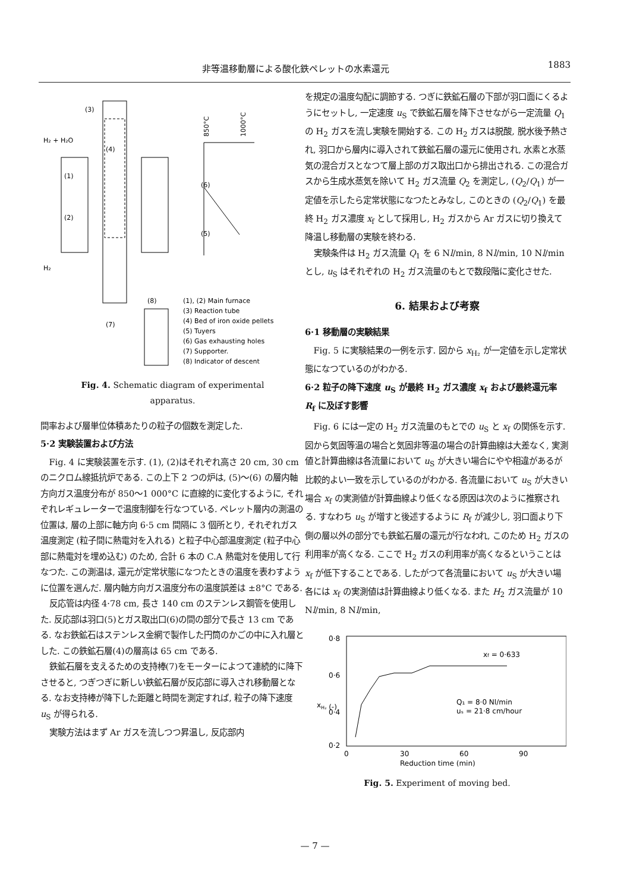非等温移動層による酸化鉄ペレットの水素還元 1883
(3)
H₂ + H₂O
(4)
(1)
(2)
(6)
(5)
850°C
1000°C
H₂
(8)
(7)
(1), (2) Main furnace
(3) Reaction tube
(4) Bed of iron oxide pellets
(5) Tuyers
(6) Gas exhausting holes
(7) Supporter.
(8) Indicator of descent
Fig. 4. Schematic diagram of experimental
apparatus.
間率および層単位体積あたりの粒子の個数を測定した.
5·2 実験装置および方法
Fig. 4 に実験装置を示す. (1), (2)はそれぞれ高さ 20 cm, 30 cm のニクロム線抵抗炉である. この上下 2 つの炉は, (5)～(6) の層内軸方向ガス温度分布が 850～1 000°C に直線的に変化するように, それぞれレギュレーターで温度制御を行なつている. ペレット層内の測温の位置は, 層の上部に軸方向 6·5 cm 間隔に 3 個所とり, それぞれガス温度測定 (粒子間に熱電対を入れる) と粒子中心部温度測定 (粒子中心部に熱電対を埋め込む) のため, 合計 6 本の C.A 熱電対を使用して行なつた. この測温は, 還元が定常状態になつたときの温度を表わすように位置を選んだ. 層内軸方向ガス温度分布の温度誤差は ±8°C である.
反応管は内径 4·78 cm, 長さ 140 cm のステンレス鋼管を使用した. 反応部は羽口(5)とガス取出口(6)の間の部分で長さ 13 cm である. なお鉄鉱石はステンレス金網で製作した円筒のかごの中に入れ層とした. この鉄鉱石層(4)の層高は 65 cm である.
鉄鉱石層を支えるための支持棒(7)をモーターによつて連続的に降下させると, つぎつぎに新しい鉄鉱石層が反応部に導入され移動層となる. なお支持棒が降下した距離と時間を測定すれば, 粒子の降下速度 u<sub>S</sub> が得られる.
実験方法はまず Ar ガスを流しつつ昇温し, 反応部内
を規定の温度勾配に調節する. つぎに鉄鉱石層の下部が羽口面にくるようにセットし, 一定速度 u<sub>S</sub> で鉄鉱石層を降下させながら一定流量 Q<sub>1</sub> の H<sub>2</sub> ガスを流し実験を開始する. この H<sub>2</sub> ガスは脱酸, 脱水後予熱され, 羽口から層内に導入されて鉄鉱石層の還元に使用され, 水素と水蒸気の混合ガスとなつて層上部のガス取出口から排出される. この混合ガスから生成水蒸気を除いて H<sub>2</sub> ガス流量 Q<sub>2</sub> を測定し, (Q<sub>2</sub>/Q<sub>1</sub>) が一定値を示したら定常状態になつたとみなし, このときの (Q<sub>2</sub>/Q<sub>1</sub>) を最終 H<sub>2</sub> ガス濃度 x<sub>f</sub> として採用し, H<sub>2</sub> ガスから Ar ガスに切り換えて降温し移動層の実験を終わる.
実験条件は H<sub>2</sub> ガス流量 Q<sub>1</sub> を 6 Nl/min, 8 Nl/min, 10 Nl/min とし, u<sub>S</sub> はそれぞれの H<sub>2</sub> ガス流量のもとで数段階に変化させた.
6. 結果および考察
6·1 移動層の実験結果
Fig. 5 に実験結果の一例を示す. 図から x<sub>H₂</sub> が一定値を示し定常状態になつているのがわかる.
6·2 粒子の降下速度 u<sub>S</sub> が最終 H<sub>2</sub> ガス濃度 x<sub>f</sub> および最終還元率 R<sub>f</sub> に及ぼす影響
Fig. 6 には一定の H<sub>2</sub> ガス流量のもとでの u<sub>S</sub> と x<sub>f</sub> の関係を示す. 図から気固等温の場合と気固非等温の場合の計算曲線は大差なく, 実測値と計算曲線は各流量において u<sub>S</sub> が大きい場合にやや相違があるが比較的よい一致を示しているのがわかる. 各流量において u<sub>S</sub> が大きい場合 x<sub>f</sub> の実測値が計算曲線より低くなる原因は次のように推察される. すなわち u<sub>S</sub> が増すと後述するように R<sub>f</sub> が減少し, 羽口面より下側の層以外の部分でも鉄鉱石層の還元が行なわれ, このため H<sub>2</sub> ガスの利用率が高くなる. ここで H<sub>2</sub> ガスの利用率が高くなるということは x<sub>f</sub> が低下することである. したがつて各流量において u<sub>S</sub> が大きい場各には x<sub>f</sub> の実測値は計算曲線より低くなる. また H<sub>2</sub> ガス流量が 10 Nl/min, 8 Nl/min,
0·8
0·6
0·4
0·2
xH₂ (-)
xf = 0·633
Q₁ = 8·0 Nl/min
uₛ = 21·8 cm/hour
0
30
60
90
Reduction time (min)
Fig. 5. Experiment of moving bed.
— 7 —